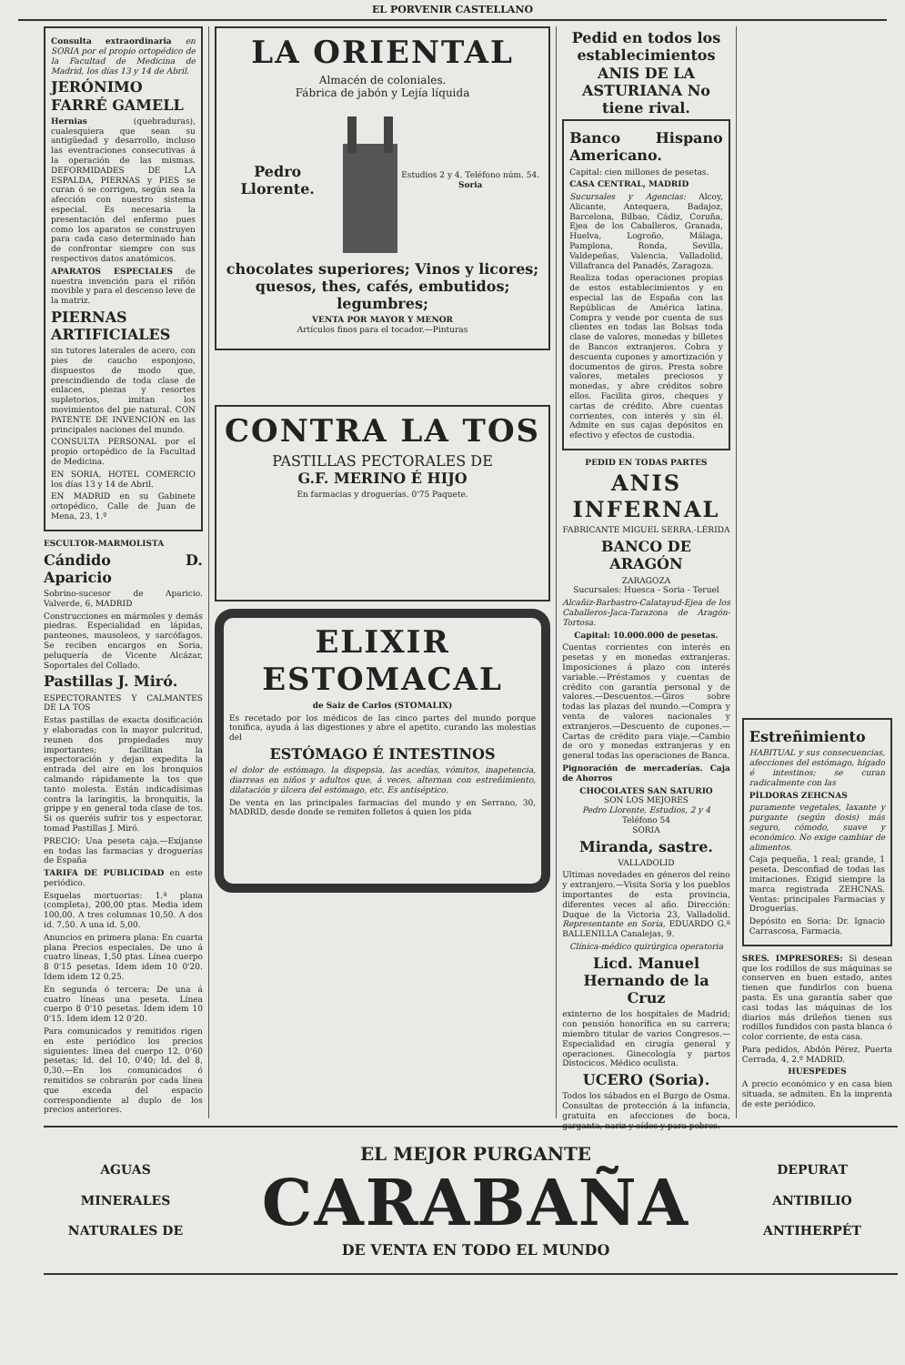EL PORVENIR CASTELLANO
Consulta extraordinaria en SORIA por el propio ortopédico de la Facultad de Medicina de Madrid, los días 13 y 14 de Abril.
JERÓNIMO FARRÉ GAMELL
Hernias (quebraduras), cualesquiera que sean su antigüedad y desarrollo, incluso las eventraciones consecutivas á la operación de las mismas. DEFORMIDADES DE LA ESPALDA, PIERNAS y PIES se curan ó se corrigen, según sea la afección con nuestro sistema especial. Es necesaria la presentación del enfermo pues como los aparatos se construyen para cada caso determinado han de confrontar siempre con sus respectivos datos anatómicos.
APARATOS ESPECIALES de nuestra invención para el riñón movible y para el descenso leve de la matriz.
PIERNAS ARTIFICIALES
sin tutores laterales de acero, con pies de caucho esponjoso, dispuestos de modo que, prescindiendo de toda clase de enlaces, piezas y resortes supletorios, imitan los movimientos del pie natural. CON PATENTE DE INVENCIÓN en las principales naciones del mundo.
CONSULTA PERSONAL por el propio ortopédico de la Facultad de Medicina.
EN SORIA, HOTEL COMERCIO los días 13 y 14 de Abril.
EN MADRID en su Gabinete ortopédico, Calle de Juan de Mena, 23, 1.º
ESCULTOR-MARMOLISTA
Cándido D. Aparicio
Sobrino-sucesor de Aparicio. Valverde, 6, MADRID
Construcciones en mármoles y demás piedras. Especialidad en lápidas, panteones, mausoleos, y sarcófagos. Se reciben encargos en Soria, peluquería de Vicente Alcázar, Soportales del Collado.
Pastillas J. Miró.
ESPECTORANTES Y CALMANTES DE LA TOS
Estas pastillas de exacta dosificación y elaboradas con la mayor pulcritud, reunen dos propiedades muy importantes; facilitan la espectoración y dejan expedita la entrada del aire en los bronquios calmando rápidamente la tos que tanto molesta. Están indicadísimas contra la laringitis, la bronquitis, la grippe y en general toda clase de tos. Si os queréis sufrir tos y espectorar, tomad Pastillas J. Miró.
PRECIO: Una peseta caja.—Exíjanse en todas las farmacias y droguerías de España
TARIFA DE PUBLICIDAD en este periódico.
Esquelas mortuorias: 1.ª plana (completa), 200,00 ptas. Media idem 100,00. A tres columnas 10,50. A dos id. 7,50. A una id. 5,00.
Anuncios en primera plana: En cuarta plana Precios especiales. De uno á cuatro líneas, 1,50 ptas. Línea cuerpo 8 0'15 pesetas. Idem idem 10 0'20. Idem idem 12 0,25.
En segunda ó tercera: De una á cuatro líneas una peseta. Línea cuerpo 8 0'10 pesetas. Idem idem 10 0'15. Idem idem 12 0'20.
Para comunicados y remitidos rigen en este periódico los precios siguientes: línea del cuerpo 12, 0'60 pesetas; Id. del 10, 0'40; Id. del 8, 0,30.—En los comunicados ó remitidos se cobrarán por cada línea que exceda del espacio correspondiente al duplo de los precios anteriores.
LA ORIENTAL
Almacén de coloniales.
Fábrica de jabón y Lejía líquida
Pedro Llorente. Estudios 2 y 4. Teléfono núm. 54. Soria
chocolates superiores; Vinos y licores; quesos, thes, cafés, embutidos; legumbres;
VENTA POR MAYOR Y MENOR
Artículos finos para el tocador.—Pinturas
CONTRA LA TOS
PASTILLAS PECTORALES DE
G.F. MERINO É HIJO
En farmacias y droguerías. 0'75 Paquete.
ELIXIR ESTOMACAL
de Saiz de Carlos (STOMALIX)
Es recetado por los médicos de las cinco partes del mundo porque tonifica, ayuda á las digestiones y abre el apetito, curando las molestias del
ESTÓMAGO É INTESTINOS
el dolor de estómago, la dispepsia, las acedías, vómitos, inapetencia, diarreas en niños y adultos que, á veces, alternan con estreñimiento, dilatación y úlcera del estómago, etc. Es antiséptico.
De venta en las principales farmacias del mundo y en Serrano, 30, MADRID, desde donde se remiten folletos á quien los pida
Pedid en todos los establecimientos ANIS DE LA ASTURIANA No tiene rival.
Banco Hispano Americano.
Capital: cien millones de pesetas.
CASA CENTRAL, MADRID
Sucursales y Agencias: Alcoy, Alicante, Antequera, Badajoz, Barcelona, Bilbao, Cádiz, Coruña, Ejea de los Caballeros, Granada, Huelva, Logroño, Málaga, Pamplona, Ronda, Sevilla, Valdepeñas, Valencia, Valladolid, Villafranca del Panadés, Zaragoza.
Realiza todas operaciones propias de estos establecimientos y en especial las de España con las Repúblicas de América latina. Compra y vende por cuenta de sus clientes en todas las Bolsas toda clase de valores, monedas y billetes de Bancos extranjeros. Cobra y descuenta cupones y amortización y documentos de giros. Presta sobre valores, metales preciosos y monedas, y abre créditos sobre ellos. Facilita giros, cheques y cartas de crédito. Abre cuentas corrientes, con interés y sin él. Admite en sus cajas depósitos en efectivo y efectos de custodia.
PEDID EN TODAS PARTES
ANIS INFERNAL
FABRICANTE MIGUEL SERRA.-LÉRIDA
BANCO DE ARAGÓN
ZARAGOZA
Sucursales: Huesca - Soria - Teruel
Alcañiz-Barbastro-Calatayud-Ejea de los Caballeros-Jaca-Tarazona de Aragón-Tortosa.
Capital: 10.000.000 de pesetas.
Cuentas corrientes con interés en pesetas y en monedas extranjeras. Imposiciones á plazo con interés variable.—Préstamos y cuentas de crédito con garantía personal y de valores.—Descuentos.—Giros sobre todas las plazas del mundo.—Compra y venta de valores nacionales y extranjeros.—Descuento de cupones.—Cartas de crédito para viaje.—Cambio de oro y monedas extranjeras y en general todas las operaciones de Banca.
Pignoración de mercaderías. Caja de Ahorros
CHOCOLATES SAN SATURIO
SON LOS MEJORES
Pedro Llorente, Estudios, 2 y 4
Teléfono 54
SORIA
Miranda, sastre.
VALLADOLID
Ultimas novedades en géneros del reino y extranjero.—Visita Soria y los pueblos importantes de esta provincia, diferentes veces al año. Dirección: Duque de la Victoria 23, Valladolid. Representante en Soria, EDUARDO G.ª BALLENILLA Canalejas, 9.
Clínica-médico quirúrgica operatoria
Licd. Manuel Hernando de la Cruz
exinterno de los hospitales de Madrid; con pensión honorífica en su carrera; miembro titular de varios Congresos.—Especialidad en cirugía general y operaciones. Ginecología y partos Distocicos. Médico oculista.
UCERO (Soria).
Todos los sábados en el Burgo de Osma. Consultas de protección á la infancia, gratuita en afecciones de boca, garganta, nariz y oídos y para pobres.
Estreñimiento
HABITUAL y sus consecuencias, afecciones del estómago, hígado é intestinos; se curan radicalmente con las
PÍLDORAS ZEHCNAS
puramente vegetales, laxante y purgante (según dosis) más seguro, cómodo, suave y económico. No exige cambiar de alimentos.
Caja pequeña, 1 real; grande, 1 peseta. Desconfiad de todas las imitaciones. Exigid siempre la marca registrada ZEHCNAS. Ventas: principales Farmacias y Droguerías.
Depósito en Soria: Dr. Ignacio Carrascosa, Farmacia.
SRES. IMPRESORES: Si desean que los rodillos de sus máquinas se conserven en buen estado, antes tienen que fundirlos con buena pasta. Es una garantía saber que casi todas las máquinas de los diarios más drileños tienen sus rodillos fundidos con pasta blanca ó color corriente, de esta casa.
Para pedidos, Abdón Pérez, Puerta Cerrada, 4, 2.º MADRID.
HUESPEDES
A precio económico y en casa bien situada, se admiten. En la imprenta de este periódico.
AGUAS
MINERALES
NATURALES DE
EL MEJOR PURGANTE
CARABAÑA
DE VENTA EN TODO EL MUNDO
DEPURAT
ANTIBILIO
ANTIHERPÉT